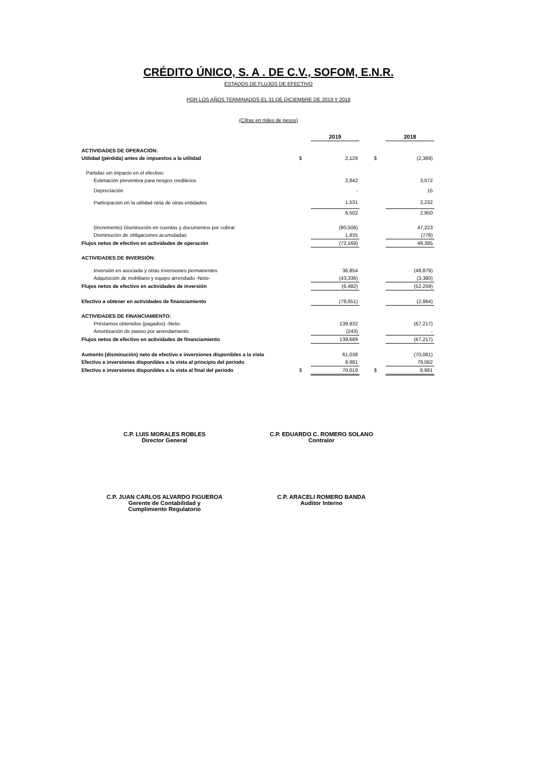CRÉDITO ÚNICO, S. A . DE C.V., SOFOM, E.N.R.
ESTADOS DE FLUJOS DE EFECTIVO
POR LOS AÑOS TERMINADOS EL 31 DE DICIEMBRE DE 2019 Y 2018
(Cifras en miles de pesos)
| | | 2019 | | | 2018 |
| ACTIVIDADES DE OPERACIÓN: | | | | | |
| Utilidad (pérdida) antes de impuestos a la utilidad | $ | 2,129 | | $ | (2,369) |
| Partidas sin impacto en el efectivo: | | | | | |
| Estimación preventiva para riesgos crediticios | | 2,842 | | | 3,072 |
| Depreciación | | - | | | 15 |
| Participación en la utilidad neta de otras entidades | | 1,531 | | | 2,232 |
| | | 6,502 | | | 2,950 |
| (Incremento) Disminución en cuentas y documentos por cobrar | | (80,506) | | | 47,223 |
| Disminución de obligaciones acumuladas | | 1,835 | | | (778) |
| Flujos netos de efectivo en actividades de operación | | (72,169) | | | 49,395 |
| ACTIVIDADES DE INVERSIÓN: | | | | | |
| Inversión en asociada y otras inversiones permanentes | | 36,854 | | | (48,879) |
| Adquisición de mobiliario y equipo arrendado -Neto- | | (43,336) | | | (3,380) |
| Flujos netos de efectivo en actividades de inversión | | (6,482) | | | (52,259) |
| Efectivo a obtener en actividades de financiamiento | | (78,651) | | | (2,864) |
| ACTIVIDADES DE FINANCIAMIENTO: | | | | | |
| Préstamos obtenidos (pagados) -Neto- | | 139,932 | | | (67,217) |
| Amortización de pasivo por arrendamiento | | (243) | | | - |
| Flujos netos de efectivo en actividades de financiamiento | | 139,689 | | | (67,217) |
| Aumento (disminución) neto de efectivo e inversiones disponibles a la vista | | 61,038 | | | (70,081) |
| Efectivo e inversiones disponibles a la vista al principio del periodo | | 8,981 | | | 79,062 |
| Efectivo e inversiones disponibles a la vista al final del periodo | $ | 70,019 | | $ | 8,981 |
C.P. LUIS MORALES ROBLES
Director General
C.P. EDUARDO C. ROMERO SOLANO
Contralor
C.P. JUAN CARLOS ALVARDO FIGUEROA
Gerente de Contabilidad y
Cumplimiento Regulatorio
C.P. ARACELI ROMERO BANDA
Auditor Interno